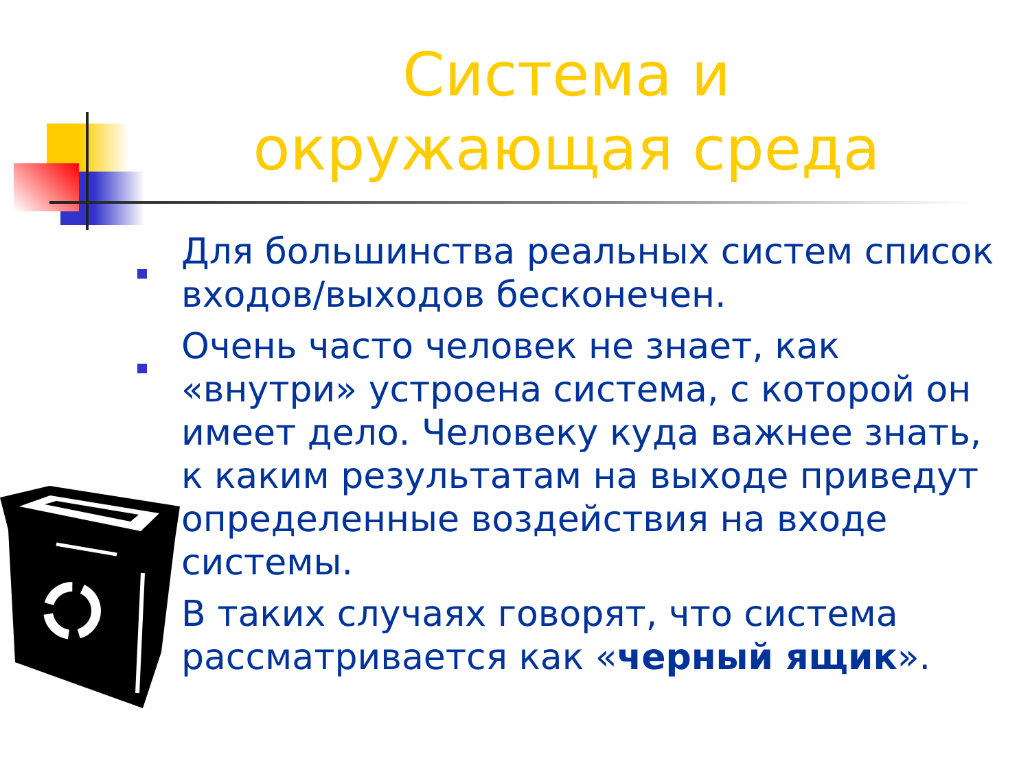Система и окружающая среда
Для большинства реальных систем список входов/выходов бесконечен.
Очень часто человек не знает, как «внутри» устроена система, с которой он имеет дело. Человеку куда важнее знать, к каким результатам на выходе приведут определенные воздействия на входе системы.
В таких случаях говорят, что система рассматривается как «черный ящик».